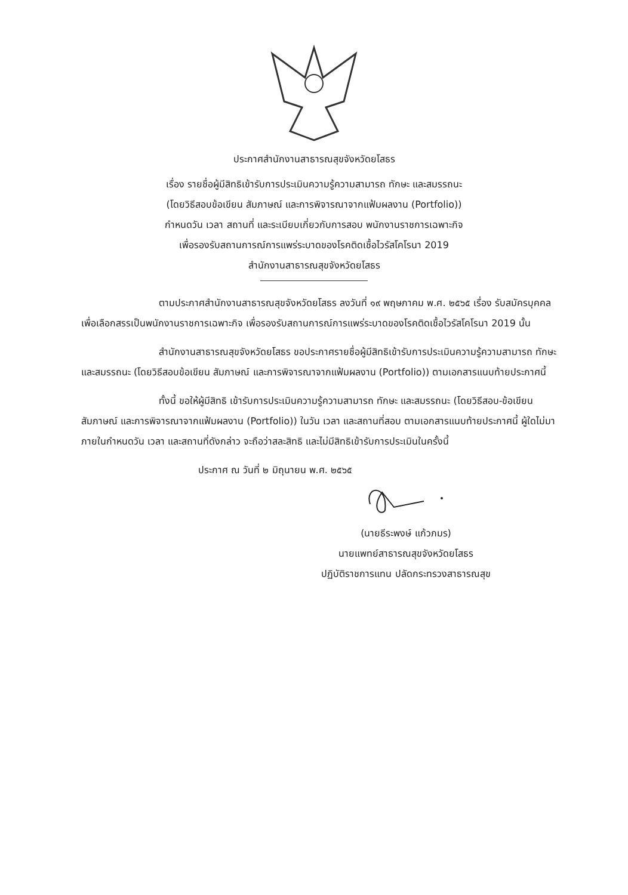ประกาศสำนักงานสาธารณสุขจังหวัดยโสธร
เรื่อง รายชื่อผู้มีสิทธิเข้ารับการประเมินความรู้ความสามารถ ทักษะ และสมรรถนะ
(โดยวิธีสอบข้อเขียน สัมภาษณ์ และการพิจารณาจากแฟ้มผลงาน (Portfolio))
กำหนดวัน เวลา สถานที่ และระเบียบเกี่ยวกับการสอบ พนักงานราชการเฉพาะกิจ
เพื่อรองรับสถานการณ์การแพร่ระบาดของโรคติดเชื้อไวรัสโคโรนา 2019
สำนักงานสาธารณสุขจังหวัดยโสธร
ตามประกาศสำนักงานสาธารณสุขจังหวัดยโสธร ลงวันที่ ๑๙ พฤษภาคม พ.ศ. ๒๕๖๕ เรื่อง รับสมัครบุคคลเพื่อเลือกสรรเป็นพนักงานราชการเฉพาะกิจ เพื่อรองรับสถานการณ์การแพร่ระบาดของโรคติดเชื้อไวรัสโคโรนา 2019 นั้น
สำนักงานสาธารณสุขจังหวัดยโสธร ขอประกาศรายชื่อผู้มีสิทธิเข้ารับการประเมินความรู้ความสามารถ ทักษะ และสมรรถนะ (โดยวิธีสอบข้อเขียน สัมภาษณ์ และการพิจารณาจากแฟ้มผลงาน (Portfolio)) ตามเอกสารแนบท้ายประกาศนี้
ทั้งนี้ ขอให้ผู้มีสิทธิ เข้ารับการประเมินความรู้ความสามารถ ทักษะ และสมรรถนะ (โดยวิธีสอบ-ข้อเขียน สัมภาษณ์ และการพิจารณาจากแฟ้มผลงาน (Portfolio)) ในวัน เวลา และสถานที่สอบ ตามเอกสารแนบท้ายประกาศนี้ ผู้ใดไม่มาภายในกำหนดวัน เวลา และสถานที่ดังกล่าว จะถือว่าสละสิทธิ และไม่มีสิทธิเข้ารับการประเมินในครั้งนี้
ประกาศ ณ วันที่ ๒ มิถุนายน พ.ศ. ๒๕๖๕
(นายธีระพงษ์ แก้วภมร)
นายแพทย์สาธารณสุขจังหวัดยโสธร
ปฏิบัติราชการแทน ปลัดกระทรวงสาธารณสุข